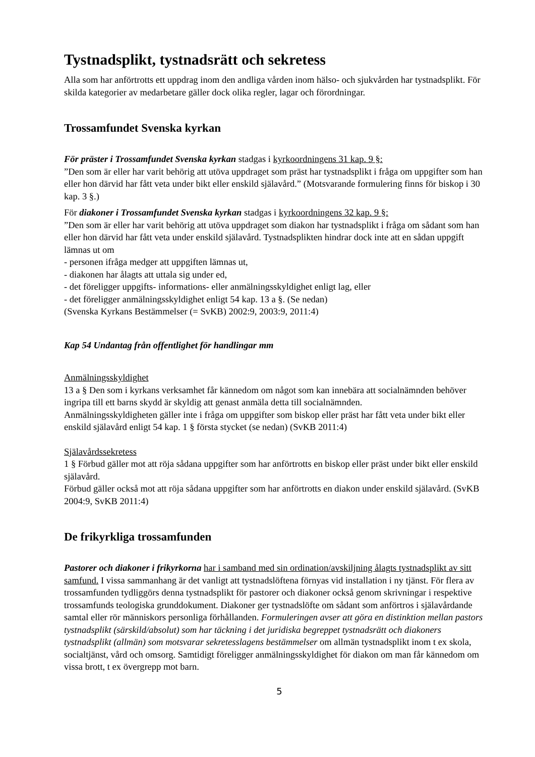Tystnadsplikt, tystnadsrätt och sekretess
Alla som har anförtrotts ett uppdrag inom den andliga vården inom hälso- och sjukvården har tystnadsplikt. För skilda kategorier av medarbetare gäller dock olika regler, lagar och förordningar.
Trossamfundet Svenska kyrkan
För präster i Trossamfundet Svenska kyrkan stadgas i kyrkoordningens 31 kap. 9 §:
”Den som är eller har varit behörig att utöva uppdraget som präst har tystnadsplikt i fråga om uppgifter som han eller hon därvid har fått veta under bikt eller enskild själavård.” (Motsvarande formulering finns för biskop i 30 kap. 3 §.)
För diakoner i Trossamfundet Svenska kyrkan stadgas i kyrkoordningens 32 kap. 9 §:
”Den som är eller har varit behörig att utöva uppdraget som diakon har tystnadsplikt i fråga om sådant som han eller hon därvid har fått veta under enskild själavård. Tystnadsplikten hindrar dock inte att en sådan uppgift lämnas ut om
- personen ifråga medger att uppgiften lämnas ut,
- diakonen har ålagts att uttala sig under ed,
- det föreligger uppgifts- informations- eller anmälningsskyldighet enligt lag, eller
- det föreligger anmälningsskyldighet enligt 54 kap. 13 a §. (Se nedan)
(Svenska Kyrkans Bestämmelser (= SvKB) 2002:9, 2003:9, 2011:4)
Kap 54 Undantag från offentlighet för handlingar mm
Anmälningsskyldighet
13 a § Den som i kyrkans verksamhet får kännedom om något som kan innebära att socialnämnden behöver ingripa till ett barns skydd är skyldig att genast anmäla detta till socialnämnden.
Anmälningsskyldigheten gäller inte i fråga om uppgifter som biskop eller präst har fått veta under bikt eller enskild själavård enligt 54 kap. 1 § första stycket (se nedan) (SvKB 2011:4)
Själavårdssekretess
1 § Förbud gäller mot att röja sådana uppgifter som har anförtrotts en biskop eller präst under bikt eller enskild själavård.
Förbud gäller också mot att röja sådana uppgifter som har anförtrotts en diakon under enskild själavård. (SvKB 2004:9, SvKB 2011:4)
De frikyrkliga trossamfunden
Pastorer och diakoner i frikyrkorna har i samband med sin ordination/avskiljning ålagts tystnadsplikt av sitt samfund. I vissa sammanhang är det vanligt att tystnadslöftena förnyas vid installation i ny tjänst. För flera av trossamfunden tydliggörs denna tystnadsplikt för pastorer och diakoner också genom skrivningar i respektive trossamfunds teologiska grunddokument. Diakoner ger tystnadslöfte om sådant som anförtros i själavårdande samtal eller rör människors personliga förhållanden. Formuleringen avser att göra en distinktion mellan pastors tystnadsplikt (särskild/absolut) som har täckning i det juridiska begreppet tystnadsrätt och diakoners tystnadsplikt (allmän) som motsvarar sekretesslagens bestämmelser om allmän tystnadsplikt inom t ex skola, socialtjänst, vård och omsorg. Samtidigt föreligger anmälningsskyldighet för diakon om man får kännedom om vissa brott, t ex övergrepp mot barn.
5